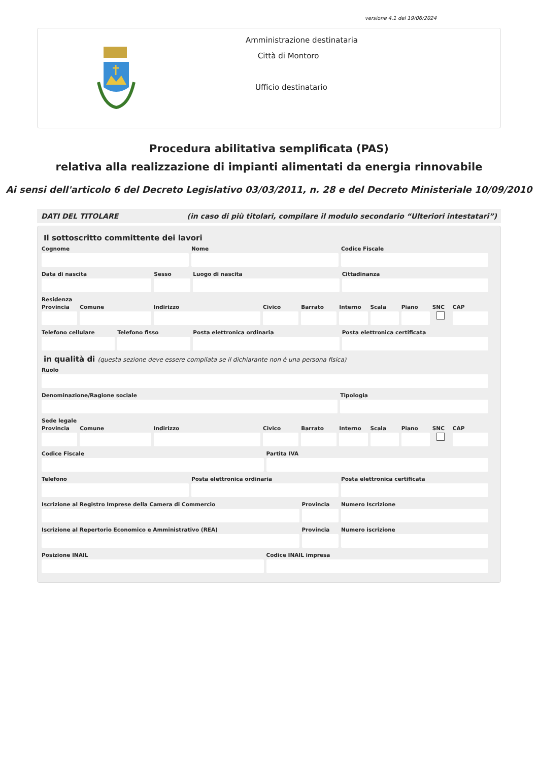versione 4.1 del 19/06/2024
Amministrazione destinataria
Città di Montoro
Ufficio destinatario
Procedura abilitativa semplificata (PAS)
relativa alla realizzazione di impianti alimentati da energia rinnovabile
Ai sensi dell'articolo 6 del Decreto Legislativo 03/03/2011, n. 28 e del Decreto Ministeriale 10/09/2010
DATI DEL TITOLARE (in caso di più titolari, compilare il modulo secondario “Ulteriori intestatari”)
Il sottoscritto committente dei lavori
Cognome Nome Codice Fiscale
Data di nascita Sesso Luogo di nascita Cittadinanza
Residenza
Provincia Comune Indirizzo Civico Barrato Interno Scala Piano SNC CAP
Telefono cellulare Telefono fisso Posta elettronica ordinaria Posta elettronica certificata
in qualità di (questa sezione deve essere compilata se il dichiarante non è una persona fisica)
Ruolo
Denominazione/Ragione sociale Tipologia
Sede legale
Provincia Comune Indirizzo Civico Barrato Interno Scala Piano SNC CAP
Codice Fiscale Partita IVA
Telefono Posta elettronica ordinaria Posta elettronica certificata
Iscrizione al Registro Imprese della Camera di Commercio
Provincia Numero Iscrizione
Iscrizione al Repertorio Economico e Amministrativo (REA)
Provincia Numero iscrizione
Posizione INAIL Codice INAIL impresa